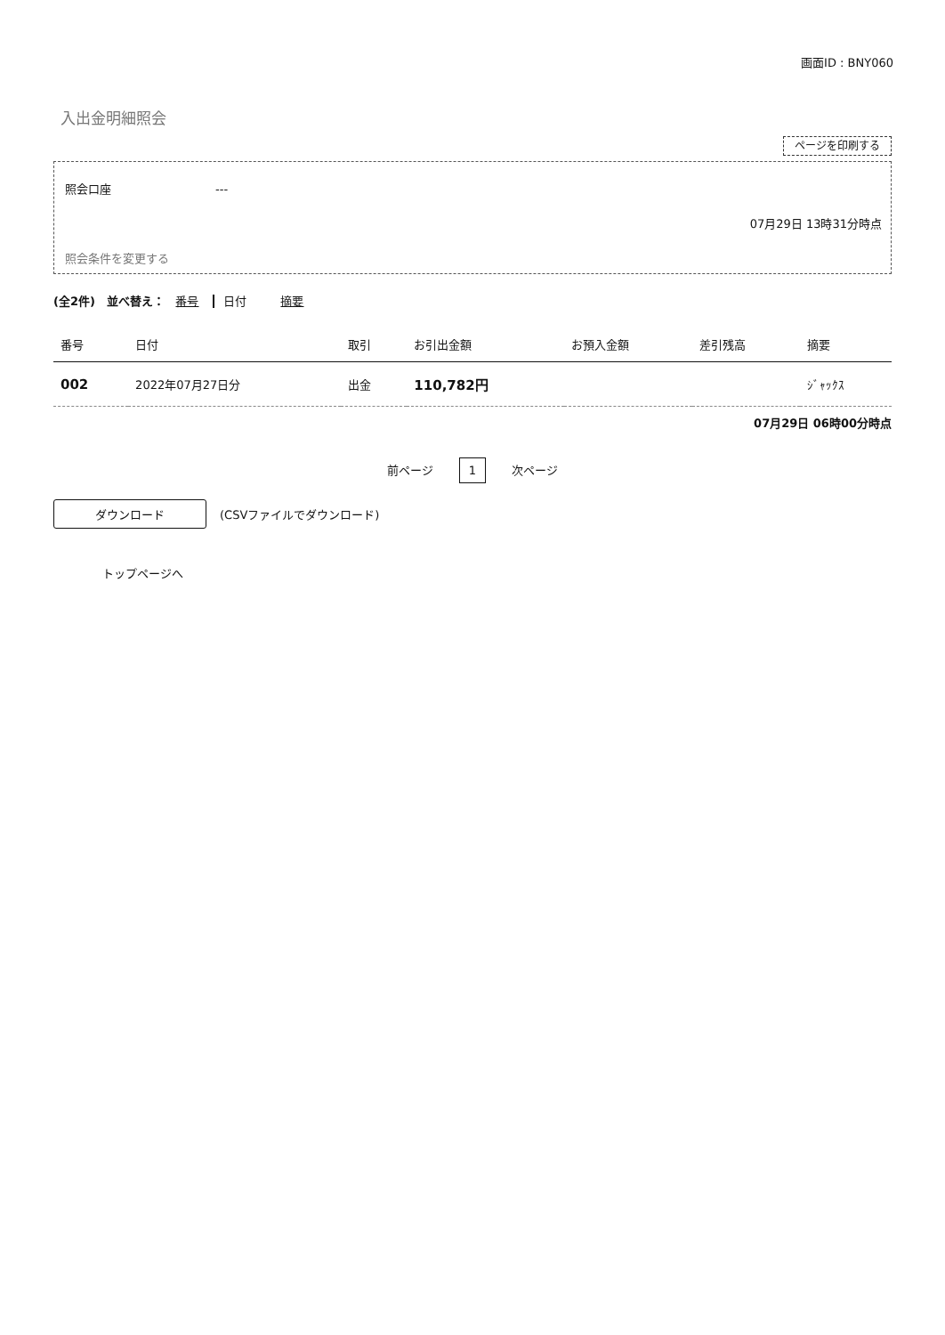画面ID : BNY060
入出金明細照会
ページを印刷する
照会口座　　　　　　　　　---
07月29日 13時31分時点
照会条件を変更する
(全2件)　並べ替え： 番号 日付 摘要
| 番号 | 日付 | 取引 | お引出金額 | お預入金額 | 差引残高 | 摘要 |
| --- | --- | --- | --- | --- | --- | --- |
| 002 | 2022年07月27日分 | 出金 | 110,782円 | | | ｼﾞｬｯｸｽ |
07月29日 06時00分時点
前ページ 1 次ページ
ダウンロード (CSVファイルでダウンロード)
トップページへ